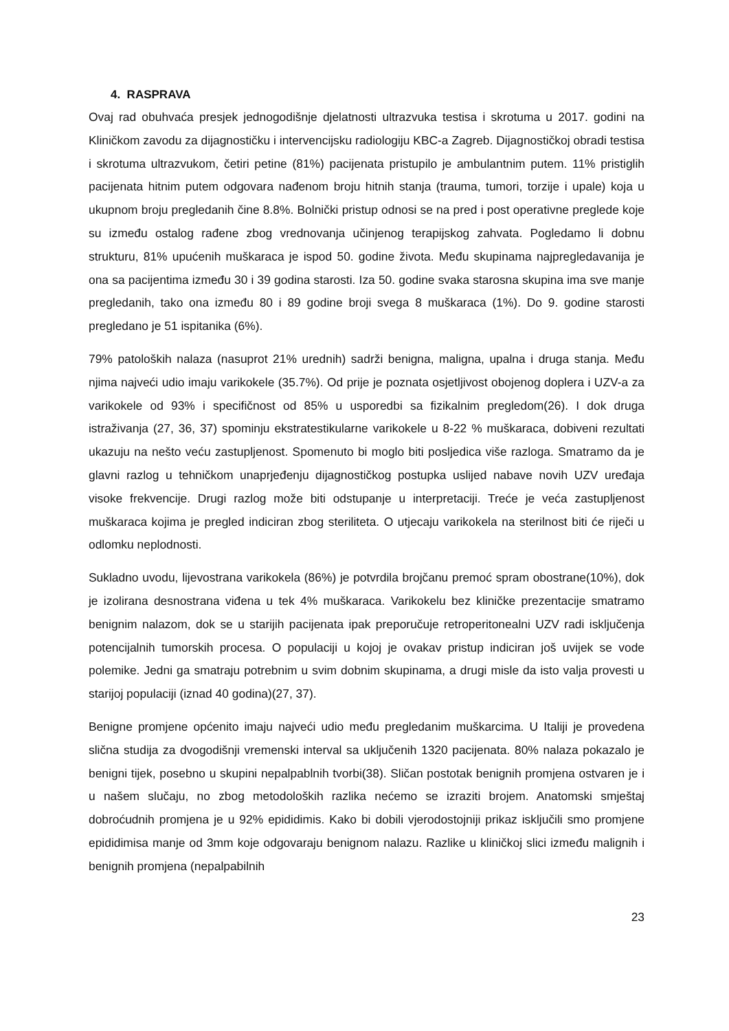4. RASPRAVA
Ovaj rad obuhvaća presjek jednogodišnje djelatnosti ultrazvuka testisa i skrotuma u 2017. godini na Kliničkom zavodu za dijagnostičku i intervencijsku radiologiju KBC-a Zagreb. Dijagnostičkoj obradi testisa i skrotuma ultrazvukom, četiri petine (81%) pacijenata pristupilo je ambulantnim putem. 11% pristiglih pacijenata hitnim putem odgovara nađenom broju hitnih stanja (trauma, tumori, torzije i upale) koja u ukupnom broju pregledanih čine 8.8%. Bolnički pristup odnosi se na pred i post operativne preglede koje su između ostalog rađene zbog vrednovanja učinjenog terapijskog zahvata. Pogledamo li dobnu strukturu, 81% upućenih muškaraca je ispod 50. godine života. Među skupinama najpregledavanija je ona sa pacijentima između 30 i 39 godina starosti. Iza 50. godine svaka starosna skupina ima sve manje pregledanih, tako ona između 80 i 89 godine broji svega 8 muškaraca (1%). Do 9. godine starosti pregledano je 51 ispitanika (6%).
79% patoloških nalaza (nasuprot 21% urednih) sadrži benigna, maligna, upalna i druga stanja. Među njima najveći udio imaju varikokele (35.7%). Od prije je poznata osjetljivost obojenog doplera i UZV-a za varikokele od 93% i specifičnost od 85% u usporedbi sa fizikalnim pregledom(26). I dok druga istraživanja (27, 36, 37) spominju ekstratestikularne varikokele u 8-22 % muškaraca, dobiveni rezultati ukazuju na nešto veću zastupljenost. Spomenuto bi moglo biti posljedica više razloga. Smatramo da je glavni razlog u tehničkom unaprjeđenju dijagnostičkog postupka uslijed nabave novih UZV uređaja visoke frekvencije. Drugi razlog može biti odstupanje u interpretaciji. Treće je veća zastupljenost muškaraca kojima je pregled indiciran zbog steriliteta. O utjecaju varikokela na sterilnost biti će riječi u odlomku neplodnosti.
Sukladno uvodu, lijevostrana varikokela (86%) je potvrdila brojčanu premoć spram obostrane(10%), dok je izolirana desnostrana viđena u tek 4% muškaraca. Varikokelu bez kliničke prezentacije smatramo benignim nalazom, dok se u starijih pacijenata ipak preporučuje retroperitonealni UZV radi isključenja potencijalnih tumorskih procesa. O populaciji u kojoj je ovakav pristup indiciran još uvijek se vode polemike. Jedni ga smatraju potrebnim u svim dobnim skupinama, a drugi misle da isto valja provesti u starijoj populaciji (iznad 40 godina)(27, 37).
Benigne promjene općenito imaju najveći udio među pregledanim muškarcima. U Italiji je provedena slična studija za dvogodišnji vremenski interval sa uključenih 1320 pacijenata. 80% nalaza pokazalo je benigni tijek, posebno u skupini nepalpablnih tvorbi(38). Sličan postotak benignih promjena ostvaren je i u našem slučaju, no zbog metodoloških razlika nećemo se izraziti brojem. Anatomski smještaj dobroćudnih promjena je u 92% epididimis. Kako bi dobili vjerodostojniji prikaz isključili smo promjene epididimisa manje od 3mm koje odgovaraju benignom nalazu. Razlike u kliničkoj slici između malignih i benignih promjena (nepalpabilnih
23